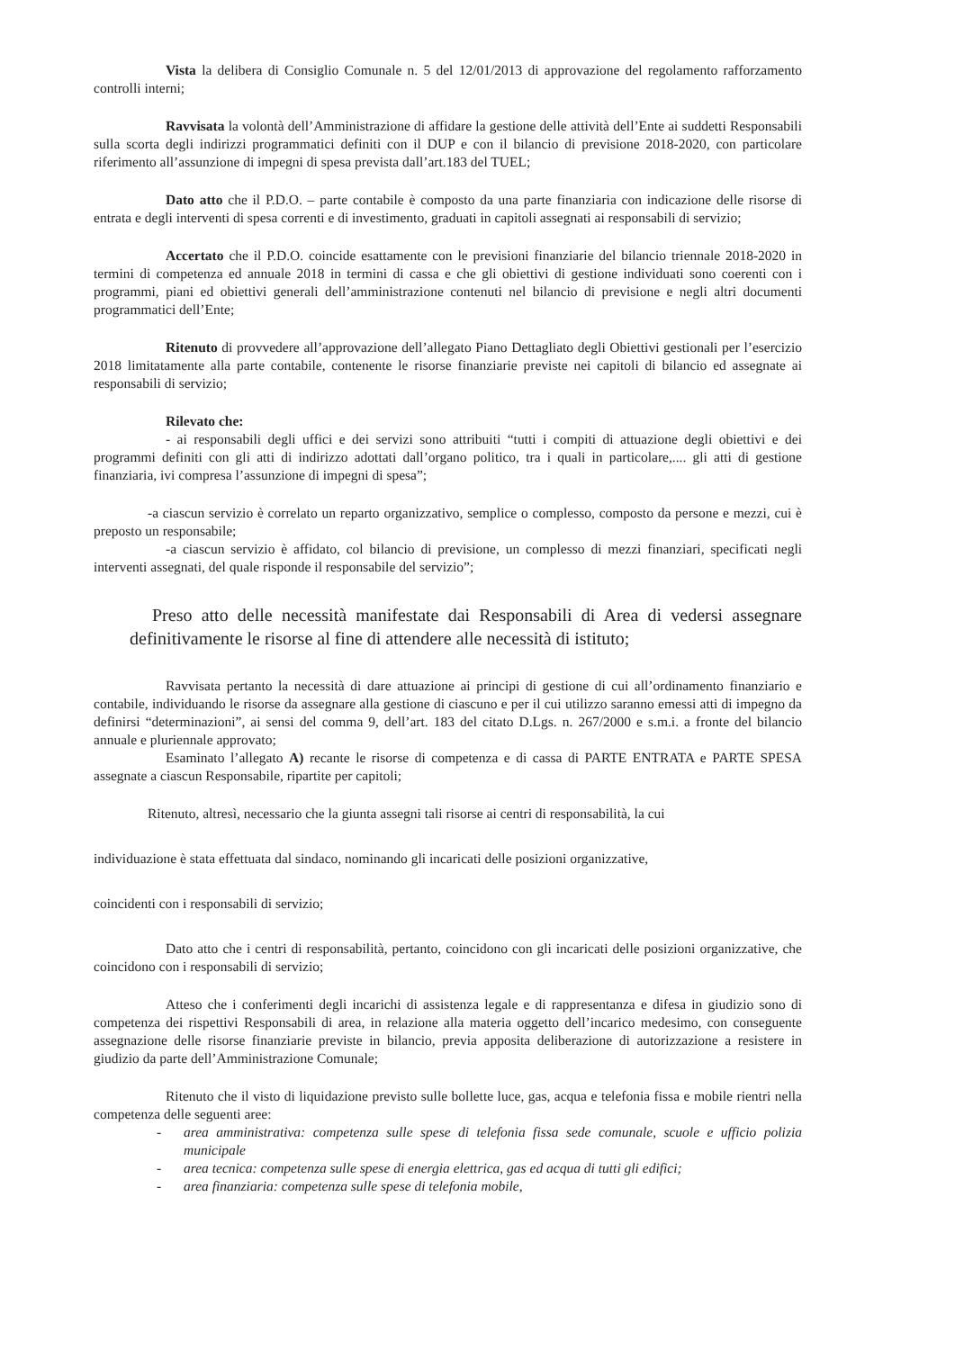Vista la delibera di Consiglio Comunale n. 5 del 12/01/2013 di approvazione del regolamento rafforzamento controlli interni;
Ravvisata la volontà dell’Amministrazione di affidare la gestione delle attività dell’Ente ai suddetti Responsabili sulla scorta degli indirizzi programmatici definiti con il DUP e con il bilancio di previsione 2018-2020, con particolare riferimento all’assunzione di impegni di spesa prevista dall’art.183 del TUEL;
Dato atto che il P.D.O. – parte contabile è composto da una parte finanziaria con indicazione delle risorse di entrata e degli interventi di spesa correnti e di investimento, graduati in capitoli assegnati ai responsabili di servizio;
Accertato che il P.D.O. coincide esattamente con le previsioni finanziarie del bilancio triennale 2018-2020 in termini di competenza ed annuale 2018 in termini di cassa e che gli obiettivi di gestione individuati sono coerenti con i programmi, piani ed obiettivi generali dell’amministrazione contenuti nel bilancio di previsione e negli altri documenti programmatici dell’Ente;
Ritenuto di provvedere all’approvazione dell’allegato Piano Dettagliato degli Obiettivi gestionali per l’esercizio 2018 limitatamente alla parte contabile, contenente le risorse finanziarie previste nei capitoli di bilancio ed assegnate ai responsabili di servizio;
Rilevato che:
- ai responsabili degli uffici e dei servizi sono attribuiti “tutti i compiti di attuazione degli obiettivi e dei programmi definiti con gli atti di indirizzo adottati dall’organo politico, tra i quali in particolare,.... gli atti di gestione finanziaria, ivi compresa l’assunzione di impegni di spesa”;
-a ciascun servizio è correlato un reparto organizzativo, semplice o complesso, composto da persone e mezzi, cui è preposto un responsabile;
-a ciascun servizio è affidato, col bilancio di previsione, un complesso di mezzi finanziari, specificati negli interventi assegnati, del quale risponde il responsabile del servizio”;
Preso atto delle necessità manifestate dai Responsabili di Area di vedersi assegnare definitivamente le risorse al fine di attendere alle necessità di istituto;
Ravvisata pertanto la necessità di dare attuazione ai principi di gestione di cui all’ordinamento finanziario e contabile, individuando le risorse da assegnare alla gestione di ciascuno e per il cui utilizzo saranno emessi atti di impegno da definirsi “determinazioni”, ai sensi del comma 9, dell’art. 183 del citato D.Lgs. n. 267/2000 e s.m.i. a fronte del bilancio annuale e pluriennale approvato;
Esaminato l’allegato A) recante le risorse di competenza e di cassa di PARTE ENTRATA e PARTE SPESA assegnate a ciascun Responsabile, ripartite per capitoli;
Ritenuto, altresì, necessario che la giunta assegni tali risorse ai centri di responsabilità, la cui
individuazione è stata effettuata dal sindaco, nominando gli incaricati delle posizioni organizzative,
coincidenti con i responsabili di servizio;
Dato atto che i centri di responsabilità, pertanto, coincidono con gli incaricati delle posizioni organizzative, che coincidono con i responsabili di servizio;
Atteso che i conferimenti degli incarichi di assistenza legale e di rappresentanza e difesa in giudizio sono di competenza dei rispettivi Responsabili di area, in relazione alla materia oggetto dell’incarico medesimo, con conseguente assegnazione delle risorse finanziarie previste in bilancio, previa apposita deliberazione di autorizzazione a resistere in giudizio da parte dell’Amministrazione Comunale;
Ritenuto che il visto di liquidazione previsto sulle bollette luce, gas, acqua e telefonia fissa e mobile rientri nella competenza delle seguenti aree:
- area amministrativa: competenza sulle spese di telefonia fissa sede comunale, scuole e ufficio polizia municipale
- area tecnica: competenza sulle spese di energia elettrica, gas ed acqua di tutti gli edifici;
- area finanziaria: competenza sulle spese di telefonia mobile,